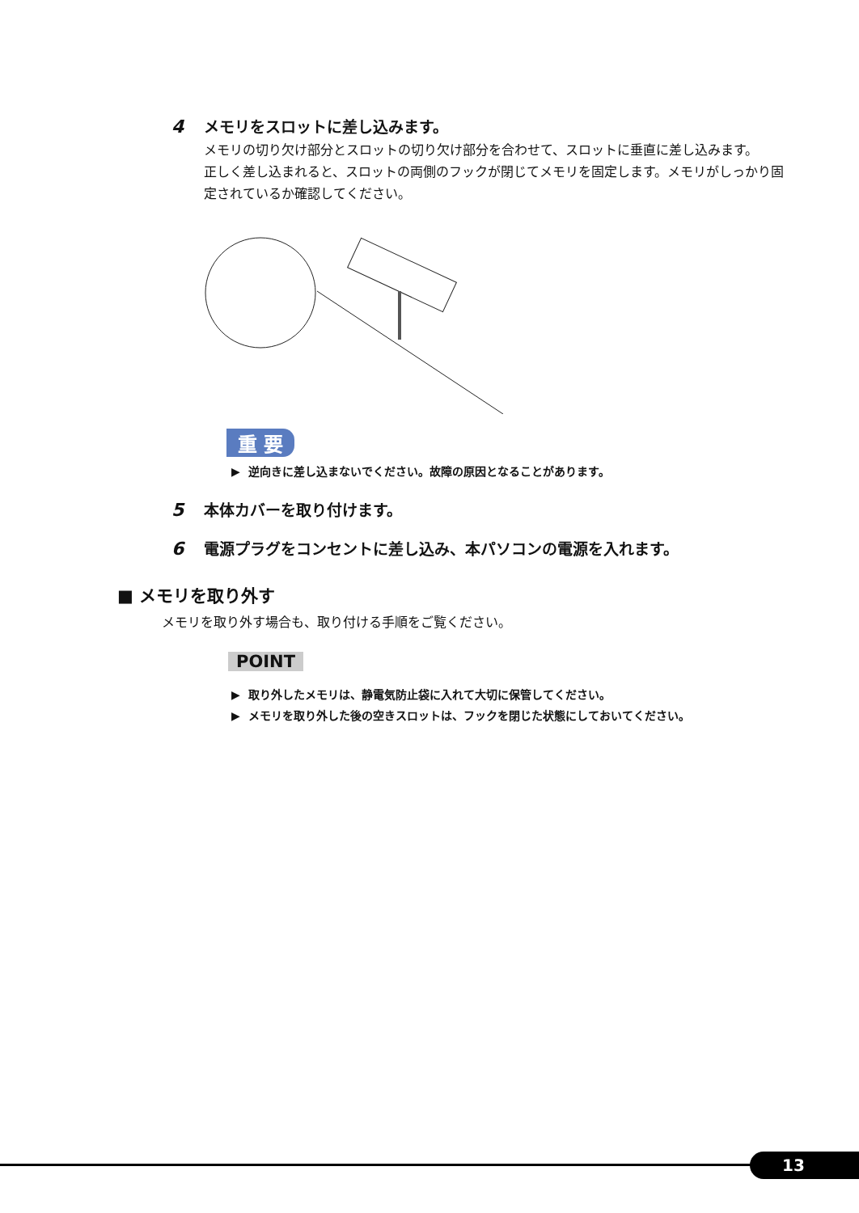4 メモリをスロットに差し込みます。
メモリの切り欠け部分とスロットの切り欠け部分を合わせて、スロットに垂直に差し込みます。
正しく差し込まれると、スロットの両側のフックが閉じてメモリを固定します。メモリがしっかり固定されているか確認してください。
重 要
▶ 逆向きに差し込まないでください。故障の原因となることがあります。
5 本体カバーを取り付けます。
6 電源プラグをコンセントに差し込み、本パソコンの電源を入れます。
■ メモリを取り外す
メモリを取り外す場合も、取り付ける手順をご覧ください。
POINT
▶ 取り外したメモリは、静電気防止袋に入れて大切に保管してください。
▶ メモリを取り外した後の空きスロットは、フックを閉じた状態にしておいてください。
13